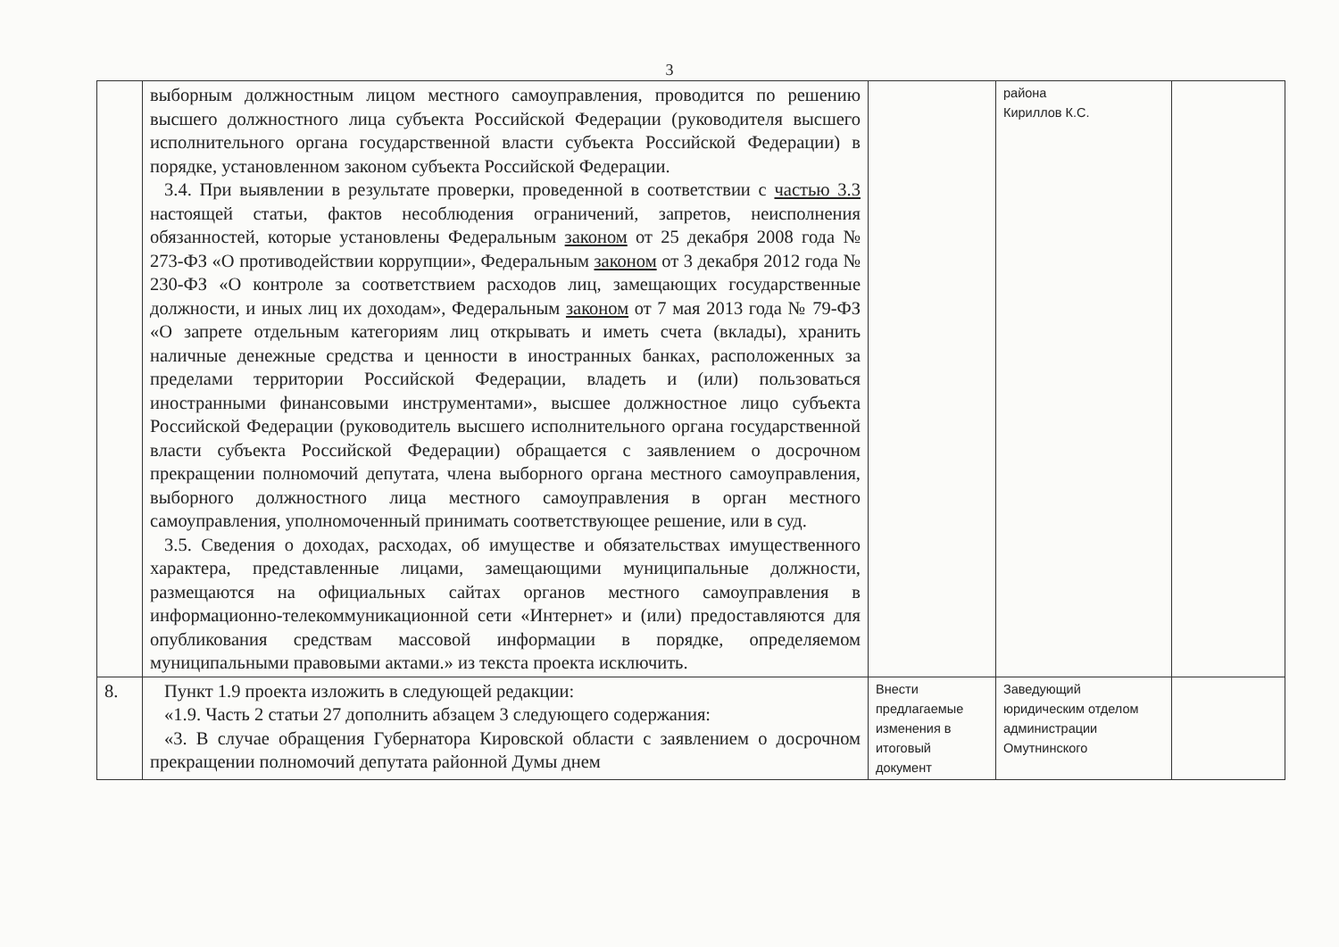3
| | выборным должностным лицом местного самоуправления, проводится по решению высшего должностного лица субъекта Российской Федерации (руководителя высшего исполнительного органа государственной власти субъекта Российской Федерации) в порядке, установленном законом субъекта Российской Федерации. 3.4. При выявлении в результате проверки, проведенной в соответствии с частью 3.3 настоящей статьи, фактов несоблюдения ограничений, запретов, неисполнения обязанностей, которые установлены Федеральным законом от 25 декабря 2008 года № 273-ФЗ «О противодействии коррупции», Федеральным законом от 3 декабря 2012 года № 230-ФЗ «О контроле за соответствием расходов лиц, замещающих государственные должности, и иных лиц их доходам», Федеральным законом от 7 мая 2013 года № 79-ФЗ «О запрете отдельным категориям лиц открывать и иметь счета (вклады), хранить наличные денежные средства и ценности в иностранных банках, расположенных за пределами территории Российской Федерации, владеть и (или) пользоваться иностранными финансовыми инструментами», высшее должностное лицо субъекта Российской Федерации (руководитель высшего исполнительного органа государственной власти субъекта Российской Федерации) обращается с заявлением о досрочном прекращении полномочий депутата, члена выборного органа местного самоуправления, выборного должностного лица местного самоуправления в орган местного самоуправления, уполномоченный принимать соответствующее решение, или в суд. 3.5. Сведения о доходах, расходах, об имуществе и обязательствах имущественного характера, представленные лицами, замещающими муниципальные должности, размещаются на официальных сайтах органов местного самоуправления в информационно-телекоммуникационной сети «Интернет» и (или) предоставляются для опубликования средствам массовой информации в порядке, определяемом муниципальными правовыми актами.» из текста проекта исключить. | | района Кириллов К.С. | |
| 8. | Пункт 1.9 проекта изложить в следующей редакции: «1.9. Часть 2 статьи 27 дополнить абзацем 3 следующего содержания: «3. В случае обращения Губернатора Кировской области с заявлением о досрочном прекращении полномочий депутата районной Думы днем | Внести предлагаемые изменения в итоговый документ | Заведующий юридическим отделом администрации Омутнинского | |